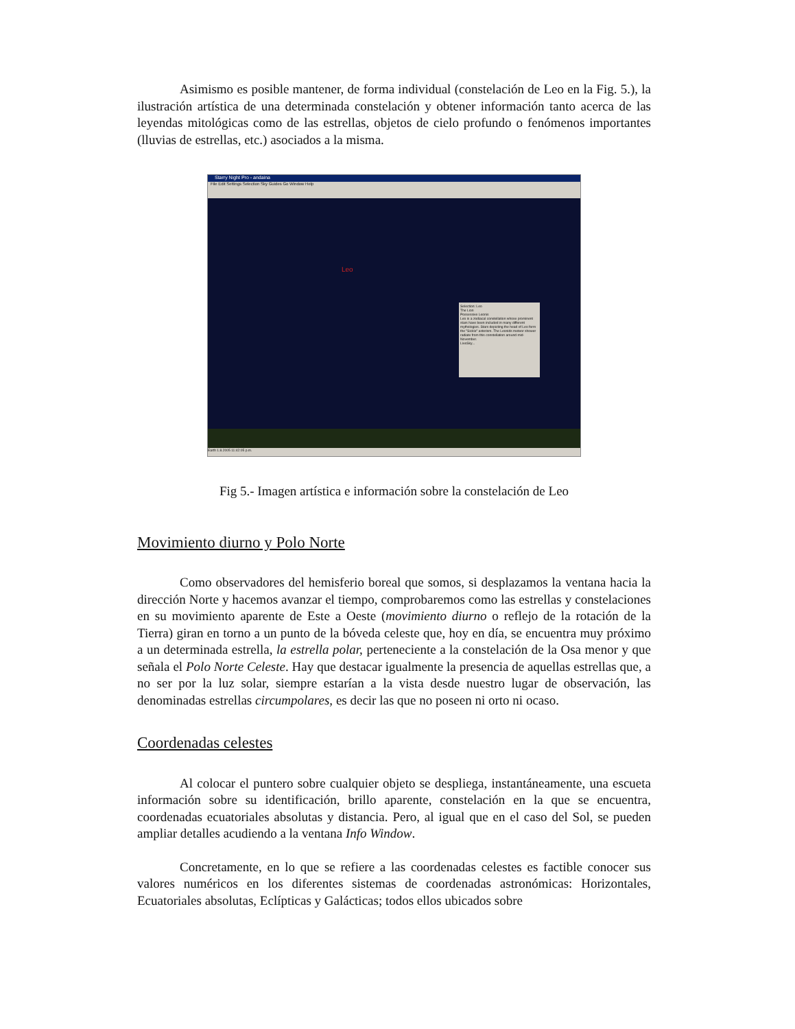Asimismo es posible mantener, de forma individual (constelación de Leo en la Fig. 5.), la ilustración artística de una determinada constelación y obtener información tanto acerca de las leyendas mitológicas como de las estrellas, objetos de cielo profundo o fenómenos importantes (lluvias de estrellas, etc.) asociados a la misma.
Starry Night Pro - andaina
File Edit Settings Selection Sky Guides Go Window Help
Leo
Selection: Leo
The Lion
Possessive Leonis
Leo is a zodiacal constellation whose prominent stars have been included in many different mythologies. Stars depicting the head of Leo form the "Sickle" asterism. The Leonids meteor shower radiate from this constellation around mid-November.
LiveSky...
Earth 1.8.2005 11:42:05 p.m.
Fig 5.- Imagen artística e información sobre la constelación de Leo
Movimiento diurno y Polo Norte
Como observadores del hemisferio boreal que somos, si desplazamos la ventana hacia la dirección Norte y hacemos avanzar el tiempo, comprobaremos como las estrellas y constelaciones en su movimiento aparente de Este a Oeste (movimiento diurno o reflejo de la rotación de la Tierra) giran en torno a un punto de la bóveda celeste que, hoy en día, se encuentra muy próximo a un determinada estrella, la estrella polar, perteneciente a la constelación de la Osa menor y que señala el Polo Norte Celeste. Hay que destacar igualmente la presencia de aquellas estrellas que, a no ser por la luz solar, siempre estarían a la vista desde nuestro lugar de observación, las denominadas estrellas circumpolares, es decir las que no poseen ni orto ni ocaso.
Coordenadas celestes
Al colocar el puntero sobre cualquier objeto se despliega, instantáneamente, una escueta información sobre su identificación, brillo aparente, constelación en la que se encuentra, coordenadas ecuatoriales absolutas y distancia. Pero, al igual que en el caso del Sol, se pueden ampliar detalles acudiendo a la ventana Info Window.
Concretamente, en lo que se refiere a las coordenadas celestes es factible conocer sus valores numéricos en los diferentes sistemas de coordenadas astronómicas: Horizontales, Ecuatoriales absolutas, Eclípticas y Galácticas; todos ellos ubicados sobre